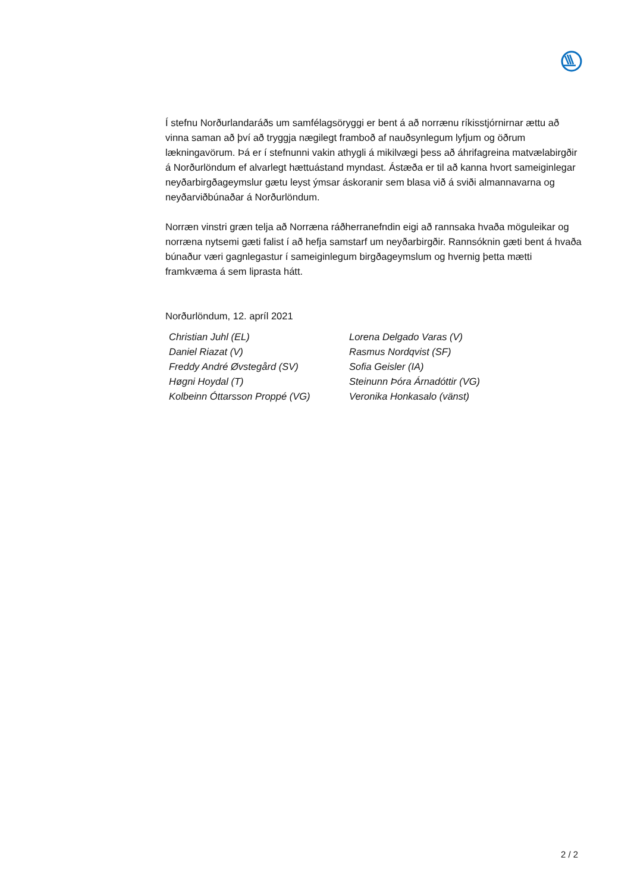Í stefnu Norðurlandaráðs um samfélagsöryggi er bent á að norrænu ríkisstjórnirnar ættu að vinna saman að því að tryggja nægilegt framboð af nauðsynlegum lyfjum og öðrum lækningavörum. Þá er í stefnunni vakin athygli á mikilvægi þess að áhrifa­greina matvælabirgðir á Norðurlöndum ef alvarlegt hættuástand myndast. Ástæða er til að kanna hvort sameiginlegar neyðarbirgðageymslur gætu leyst ýmsar áskoranir sem blasa við á sviði almannavarna og neyðarviðbúnaðar á Norðurlöndum.
Norræn vinstri græn telja að Norræna ráðherranefndin eigi að rannsaka hvaða möguleikar og norræna nytsemi gæti falist í að hefja samstarf um neyðarbirgðir. Rannsóknin gæti bent á hvaða búnaður væri gagnlegastur í sameiginlegum birgða­geymslum og hvernig þetta mætti framkvæma á sem liprasta hátt.
Norðurlöndum, 12. apríl 2021
Christian Juhl (EL)
Daniel Riazat (V)
Freddy André Øvstegård (SV)
Høgni Hoydal (T)
Kolbeinn Óttarsson Proppé (VG)
Lorena Delgado Varas (V)
Rasmus Nordqvist (SF)
Sofia Geisler (IA)
Steinunn Þóra Árnadóttir (VG)
Veronika Honkasalo (vänst)
2 / 2